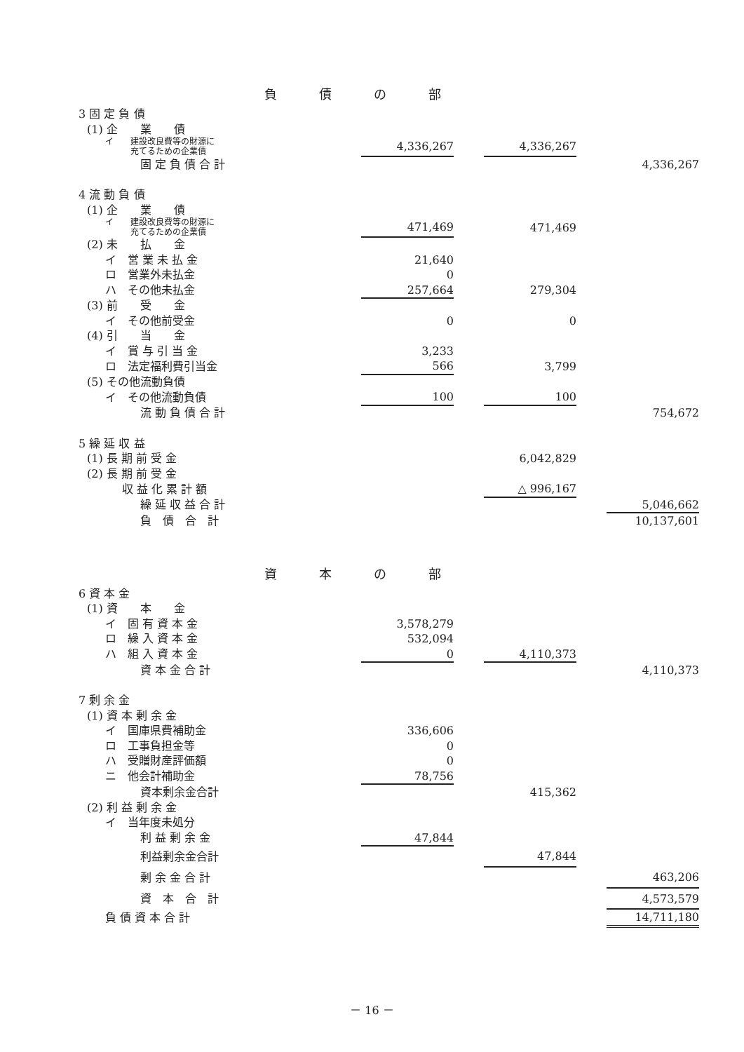負債の部
| 3 固 定 負 債 | | | | | |
| (1) 企 業 債 | | | | | |
| イ 建設改良費等の財源に 充てるための企業債 | 4,336,267 | | 4,336,267 | | |
| 固 定 負 債 合 計 | | | | | 4,336,267 |
| 4 流 動 負 債 | | | | | |
| (1) 企 業 債 | | | | | |
| イ 建設改良費等の財源に 充てるための企業債 | 471,469 | | 471,469 | | |
| (2) 未 払 金 | | | | | |
| イ 営 業 未 払 金 | 21,640 | | | | |
| ロ 営業外未払金 | 0 | | | | |
| ハ その他未払金 | 257,664 | | 279,304 | | |
| (3) 前 受 金 | | | | | |
| イ その他前受金 | 0 | | 0 | | |
| (4) 引 当 金 | | | | | |
| イ 賞 与 引 当 金 | 3,233 | | | | |
| ロ 法定福利費引当金 | 566 | | 3,799 | | |
| (5) その他流動負債 | | | | | |
| イ その他流動負債 | 100 | | 100 | | |
| 流 動 負 債 合 計 | | | | | 754,672 |
| 5 繰 延 収 益 | | | | | |
| (1) 長 期 前 受 金 | | | 6,042,829 | | |
| (2) 長 期 前 受 金 | | | | | |
| 収 益 化 累 計 額 | | | △ 996,167 | | |
| 繰 延 収 益 合 計 | | | | | 5,046,662 |
| 負 債 合 計 | | | | | 10,137,601 |
資本の部
| 6 資 本 金 | | | | | |
| (1) 資 本 金 | | | | | |
| イ 固 有 資 本 金 | 3,578,279 | | | | |
| ロ 繰 入 資 本 金 | 532,094 | | | | |
| ハ 組 入 資 本 金 | 0 | | 4,110,373 | | |
| 資 本 金 合 計 | | | | | 4,110,373 |
| 7 剰 余 金 | | | | | |
| (1) 資 本 剰 余 金 | | | | | |
| イ 国庫県費補助金 | 336,606 | | | | |
| ロ 工事負担金等 | 0 | | | | |
| ハ 受贈財産評価額 | 0 | | | | |
| ニ 他会計補助金 | 78,756 | | | | |
| 資本剰余金合計 | | | 415,362 | | |
| (2) 利 益 剰 余 金 | | | | | |
| イ 当年度未処分 | | | | | |
| 利 益 剰 余 金 | 47,844 | | | | |
| 利益剰余金合計 | | | 47,844 | | |
| 剰 余 金 合 計 | | | | | 463,206 |
| 資 本 合 計 | | | | | 4,573,579 |
| 負 債 資 本 合 計 | | | | | 14,711,180 |
－ 16 －